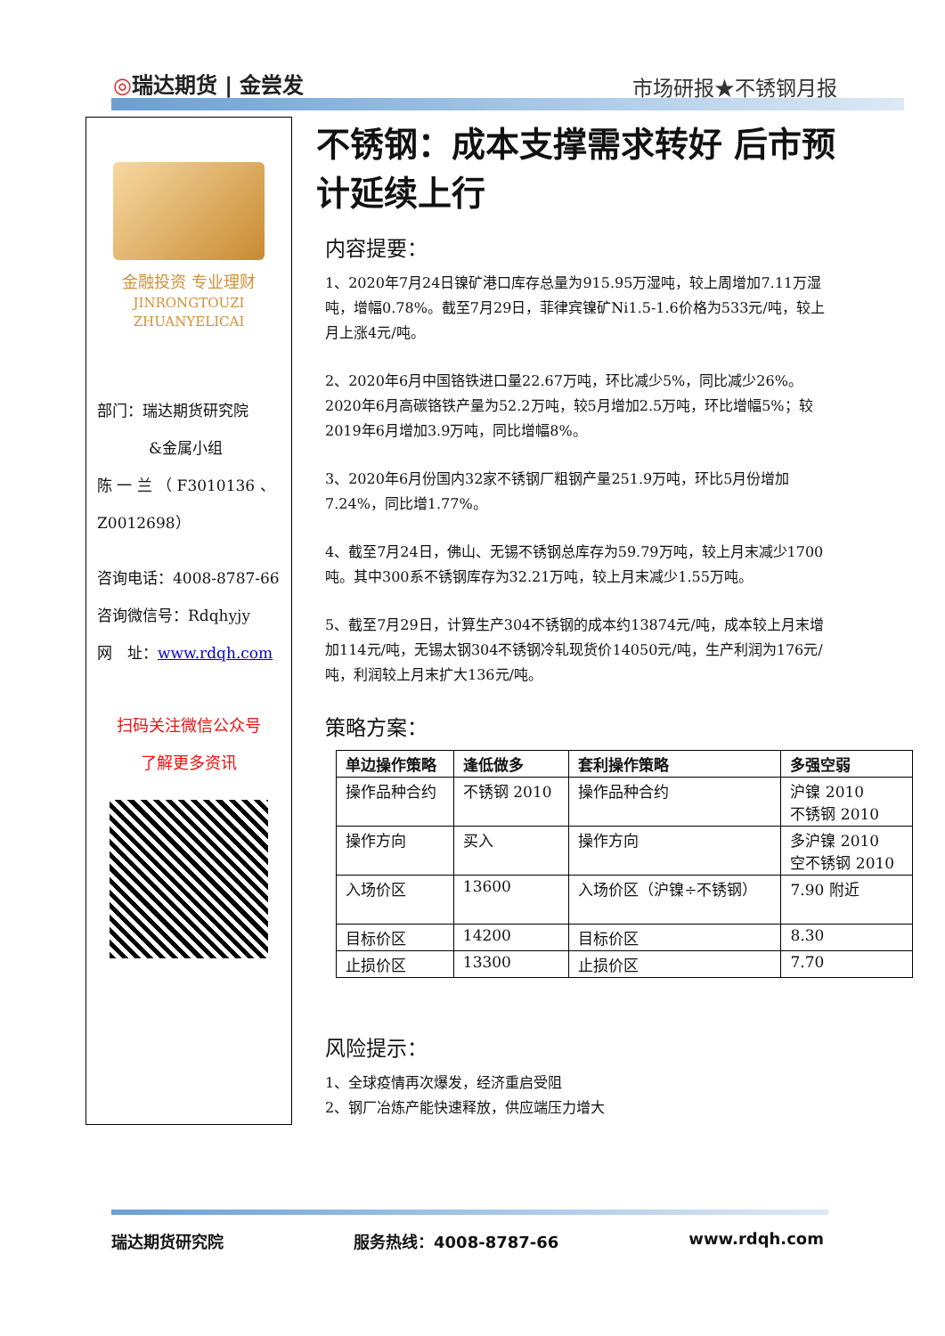◎瑞达期货 | 金尝发 市场研报★不锈钢月报
金融投资 专业理财
JINRONGTOUZI ZHUANYELICAI
部门：瑞达期货研究院
&金属小组
陈 一 兰 （ F3010136 、 Z0012698）
咨询电话：4008-8787-66
咨询微信号：Rdqhyjy
网　址：www.rdqh.com
扫码关注微信公众号
了解更多资讯
不锈钢：成本支撑需求转好 后市预计延续上行
内容提要：
1、2020年7月24日镍矿港口库存总量为915.95万湿吨，较上周增加7.11万湿吨，增幅0.78%。截至7月29日，菲律宾镍矿Ni1.5-1.6价格为533元/吨，较上月上涨4元/吨。
2、2020年6月中国铬铁进口量22.67万吨，环比减少5%，同比减少26%。2020年6月高碳铬铁产量为52.2万吨，较5月增加2.5万吨，环比增幅5%；较2019年6月增加3.9万吨，同比增幅8%。
3、2020年6月份国内32家不锈钢厂粗钢产量251.9万吨，环比5月份增加7.24%，同比增1.77%。
4、截至7月24日，佛山、无锡不锈钢总库存为59.79万吨，较上月末减少1700吨。其中300系不锈钢库存为32.21万吨，较上月末减少1.55万吨。
5、截至7月29日，计算生产304不锈钢的成本约13874元/吨，成本较上月末增加114元/吨，无锡太钢304不锈钢冷轧现货价14050元/吨，生产利润为176元/吨，利润较上月末扩大136元/吨。
策略方案：
| 单边操作策略 | 逢低做多 | 套利操作策略 | 多强空弱 |
| --- | --- | --- | --- |
| 操作品种合约 | 不锈钢 2010 | 操作品种合约 | 沪镍 2010 不锈钢 2010 |
| 操作方向 | 买入 | 操作方向 | 多沪镍 2010 空不锈钢 2010 |
| 入场价区 | 13600 | 入场价区（沪镍÷不锈钢） | 7.90 附近 |
| 目标价区 | 14200 | 目标价区 | 8.30 |
| 止损价区 | 13300 | 止损价区 | 7.70 |
风险提示：
1、全球疫情再次爆发，经济重启受阻
2、钢厂冶炼产能快速释放，供应端压力增大
瑞达期货研究院 服务热线：4008-8787-66 www.rdqh.com